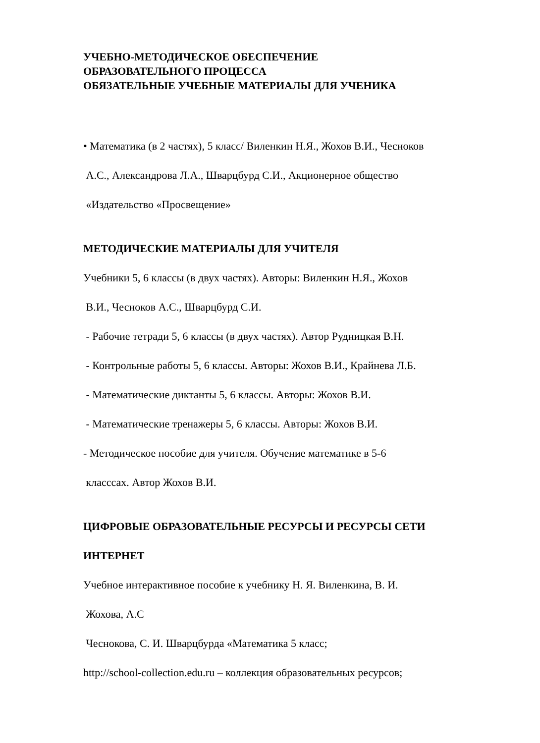УЧЕБНО-МЕТОДИЧЕСКОЕ ОБЕСПЕЧЕНИЕ
ОБРАЗОВАТЕЛЬНОГО ПРОЦЕССА
ОБЯЗАТЕЛЬНЫЕ УЧЕБНЫЕ МАТЕРИАЛЫ ДЛЯ УЧЕНИКА
• Математика (в 2 частях), 5 класс/ Виленкин Н.Я., Жохов В.И., Чесноков
А.С., Александрова Л.А., Шварцбурд С.И., Акционерное общество
«Издательство «Просвещение»
МЕТОДИЧЕСКИЕ МАТЕРИАЛЫ ДЛЯ УЧИТЕЛЯ
Учебники 5, 6 классы (в двух частях). Авторы: Виленкин Н.Я., Жохов
В.И., Чесноков А.С., Шварцбурд С.И.
- Рабочие тетради 5, 6 классы (в двух частях). Автор Рудницкая В.Н.
- Контрольные работы 5, 6 классы. Авторы: Жохов В.И., Крайнева Л.Б.
- Математические диктанты 5, 6 классы. Авторы: Жохов В.И.
- Математические тренажеры 5, 6 классы. Авторы: Жохов В.И.
- Методическое пособие для учителя. Обучение математике в 5-6
класссах. Автор Жохов В.И.
ЦИФРОВЫЕ ОБРАЗОВАТЕЛЬНЫЕ РЕСУРСЫ И РЕСУРСЫ СЕТИ
ИНТЕРНЕТ
Учебное интерактивное пособие к учебнику Н. Я. Виленкина, В. И.
Жохова, А.С
Чеснокова, С. И. Шварцбурда «Математика 5 класс;
http://school-collection.edu.ru – коллекция образовательных ресурсов;